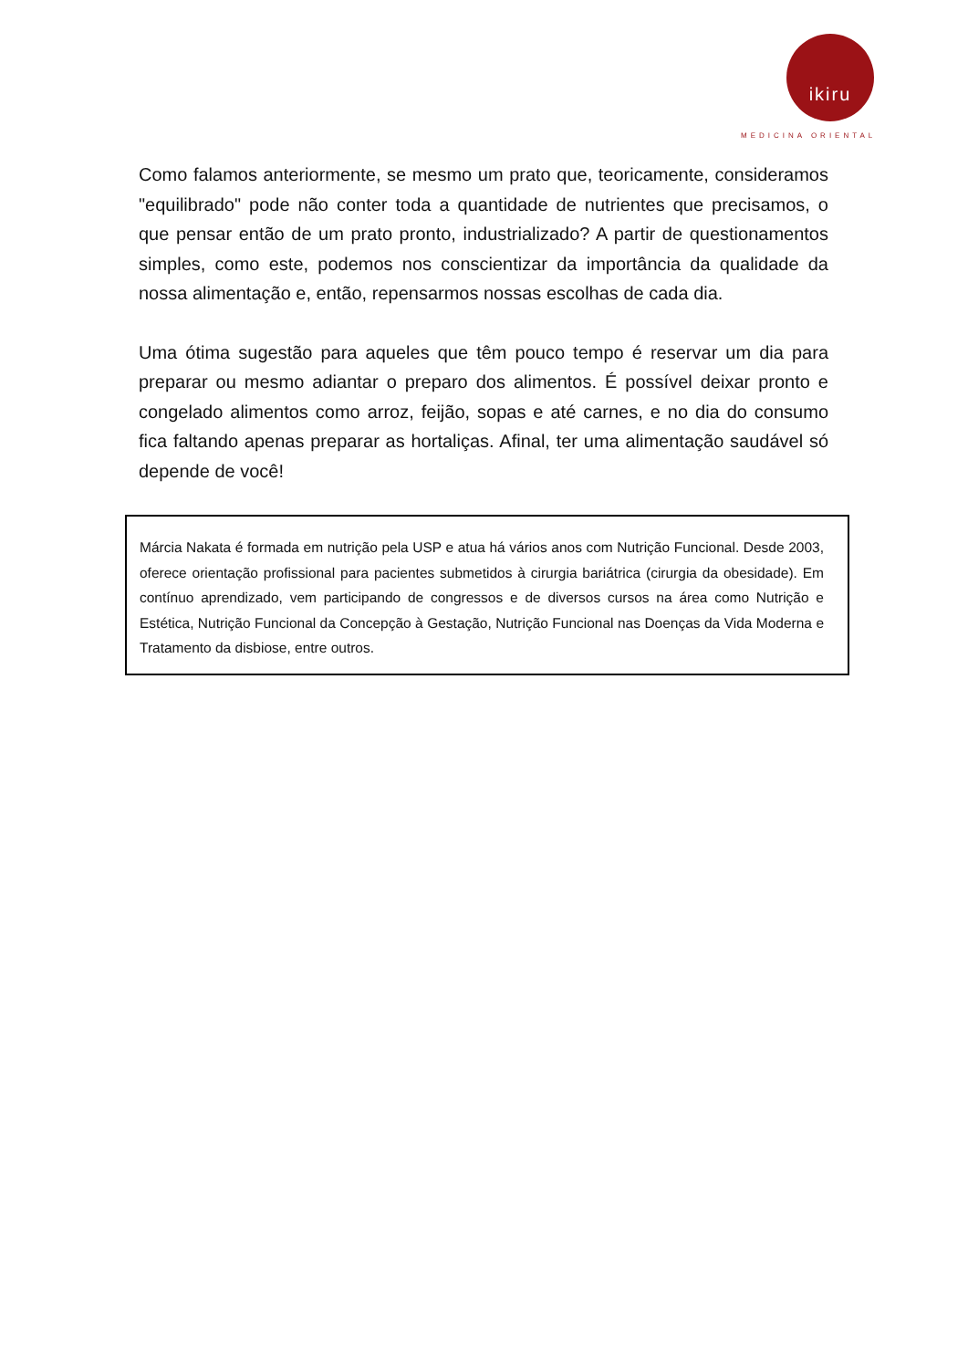ikiru
MEDICINA ORIENTAL
Como falamos anteriormente, se mesmo um prato que, teoricamente, consideramos "equilibrado" pode não conter toda a quantidade de nutrientes que precisamos, o que pensar então de um prato pronto, industrializado? A partir de questionamentos simples, como este, podemos nos conscientizar da importância da qualidade da nossa alimentação e, então, repensarmos nossas escolhas de cada dia.
Uma ótima sugestão para aqueles que têm pouco tempo é reservar um dia para preparar ou mesmo adiantar o preparo dos alimentos. É possível deixar pronto e congelado alimentos como arroz, feijão, sopas e até carnes, e no dia do consumo fica faltando apenas preparar as hortaliças. Afinal, ter uma alimentação saudável só depende de você!
Márcia Nakata é formada em nutrição pela USP e atua há vários anos com Nutrição Funcional. Desde 2003, oferece orientação profissional para pacientes submetidos à cirurgia bariátrica (cirurgia da obesidade). Em contínuo aprendizado, vem participando de congressos e de diversos cursos na área como Nutrição e Estética, Nutrição Funcional da Concepção à Gestação, Nutrição Funcional nas Doenças da Vida Moderna e Tratamento da disbiose, entre outros.